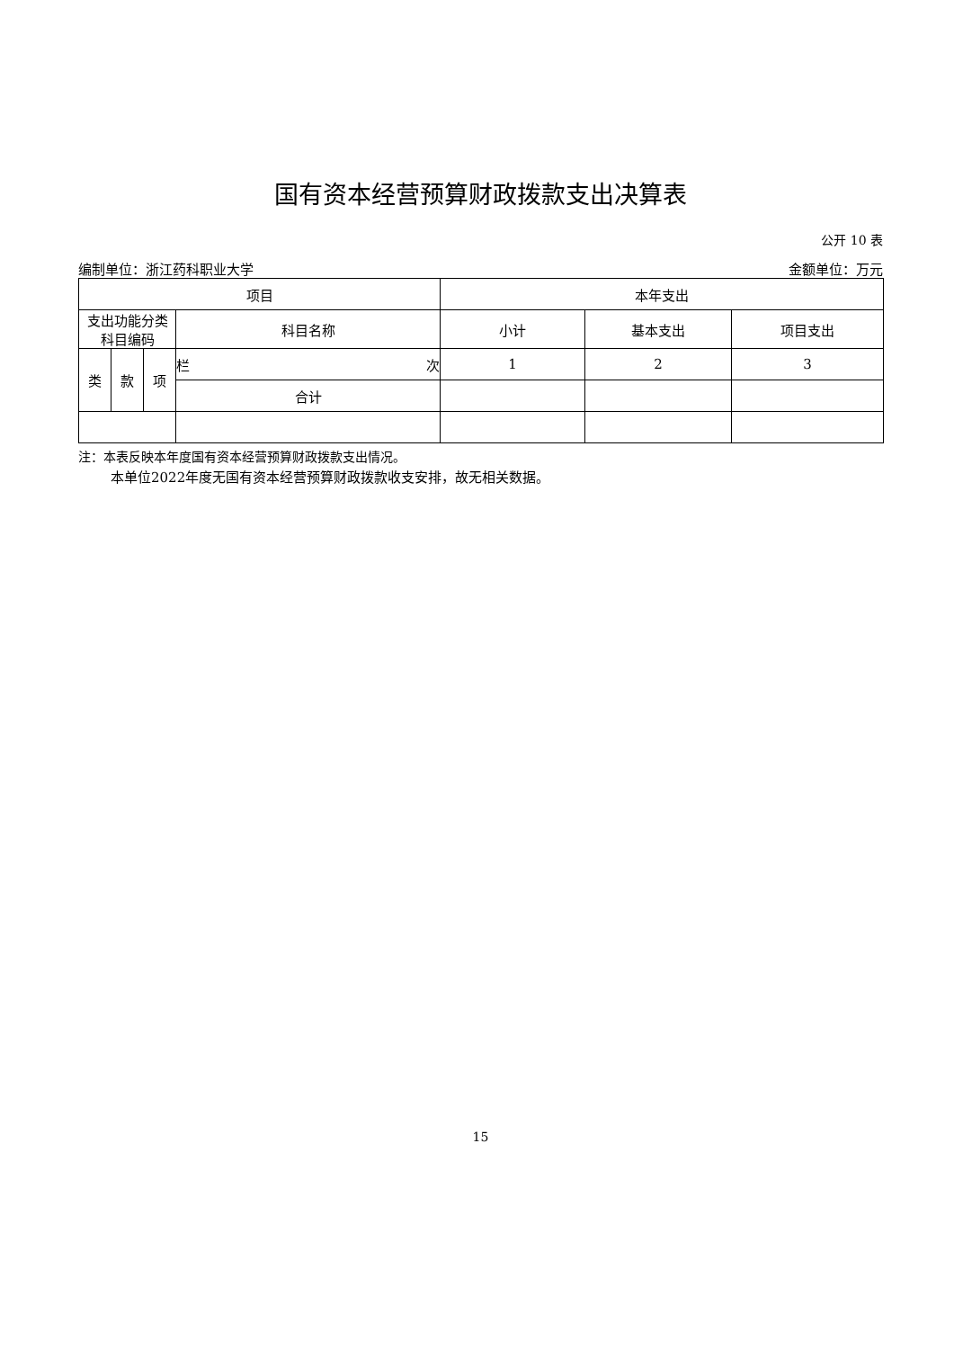国有资本经营预算财政拨款支出决算表
公开 10 表
编制单位：浙江药科职业大学 金额单位：万元
| 项目 | | | | 本年支出 | | |
| --- | --- | --- | --- | --- | --- | --- |
| 支出功能分类 科目编码 | | | 科目名称 | 小计 | 基本支出 | 项目支出 |
| 类 | 款 | 项 | 栏 次 | 1 | 2 | 3 |
| | | | 合计 | | | |
注：本表反映本年度国有资本经营预算财政拨款支出情况。
本单位2022年度无国有资本经营预算财政拨款收支安排，故无相关数据。
15